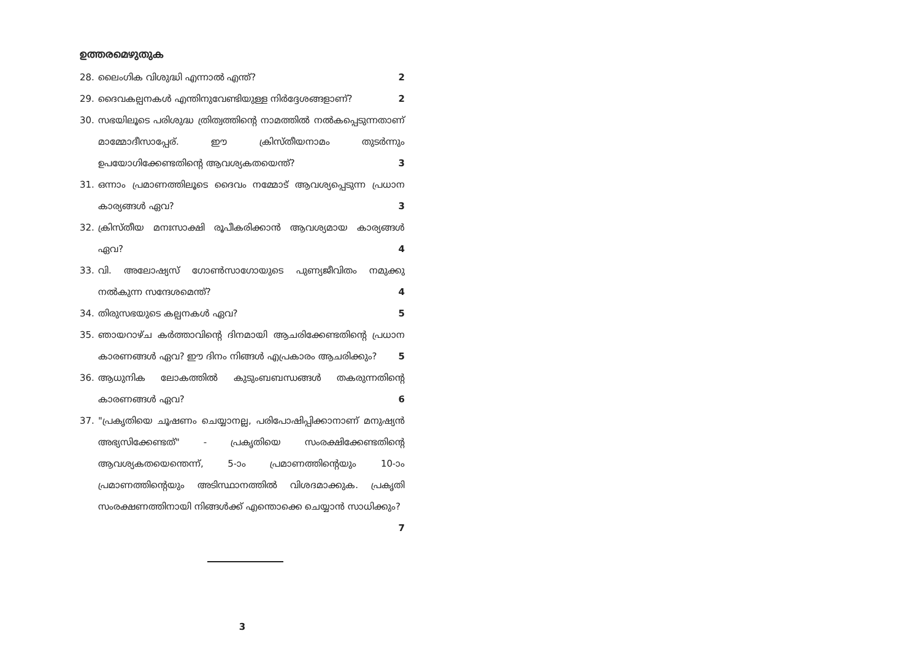ഉത്തരമെഴുതുക
28. ലൈംഗിക വിശുദ്ധി എന്നാൽ എന്ത്? 2
29. ദൈവകല്പനകൾ എന്തിനുവേണ്ടിയുള്ള നിർദ്ദേശങ്ങളാണ്? 2
30. സഭയിലൂടെ പരിശുദ്ധ ത്രിത്വത്തിന്റെ നാമത്തിൽ നൽകപ്പെടുന്നതാണ് മാമ്മോദീസാപ്പേര്. ഈ ക്രിസ്തീയനാമം തുടർന്നും ഉപയോഗിക്കേണ്ടതിന്റെ ആവശ്യകതയെന്ത്? 3
31. ഒന്നാം പ്രമാണത്തിലൂടെ ദൈവം നമ്മോട് ആവശ്യപ്പെടുന്ന പ്രധാന കാര്യങ്ങൾ ഏവ? 3
32. ക്രിസ്തീയ മനഃസാക്ഷി രൂപീകരിക്കാൻ ആവശ്യമായ കാര്യങ്ങൾ ഏവ? 4
33. വി. അലോഷ്യസ് ഗോൺസാഗോയുടെ പുണ്യജീവിതം നമുക്കു നൽകുന്ന സന്ദേശമെന്ത്? 4
34. തിരുസഭയുടെ കല്പനകൾ ഏവ? 5
35. ഞായറാഴ്ച കർത്താവിന്റെ ദിനമായി ആചരിക്കേണ്ടതിന്റെ പ്രധാന കാരണങ്ങൾ ഏവ? ഈ ദിനം നിങ്ങൾ എപ്രകാരം ആചരിക്കും? 5
36. ആധുനിക ലോകത്തിൽ കുടുംബബന്ധങ്ങൾ തകരുന്നതിന്റെ കാരണങ്ങൾ ഏവ? 6
37. "പ്രകൃതിയെ ചൂഷണം ചെയ്യാനല്ല, പരിപോഷിപ്പിക്കാനാണ് മനുഷ്യൻ അഭ്യസിക്കേണ്ടത്" - പ്രകൃതിയെ സംരക്ഷിക്കേണ്ടതിന്റെ ആവശ്യകതയെന്തെന്ന്, 5-ാം പ്രമാണത്തിന്റെയും 10-ാം പ്രമാണത്തിന്റെയും അടിസ്ഥാനത്തിൽ വിശദമാക്കുക. പ്രകൃതി സംരക്ഷണത്തിനായി നിങ്ങൾക്ക് എന്തൊക്കെ ചെയ്യാൻ സാധിക്കും? 7
3